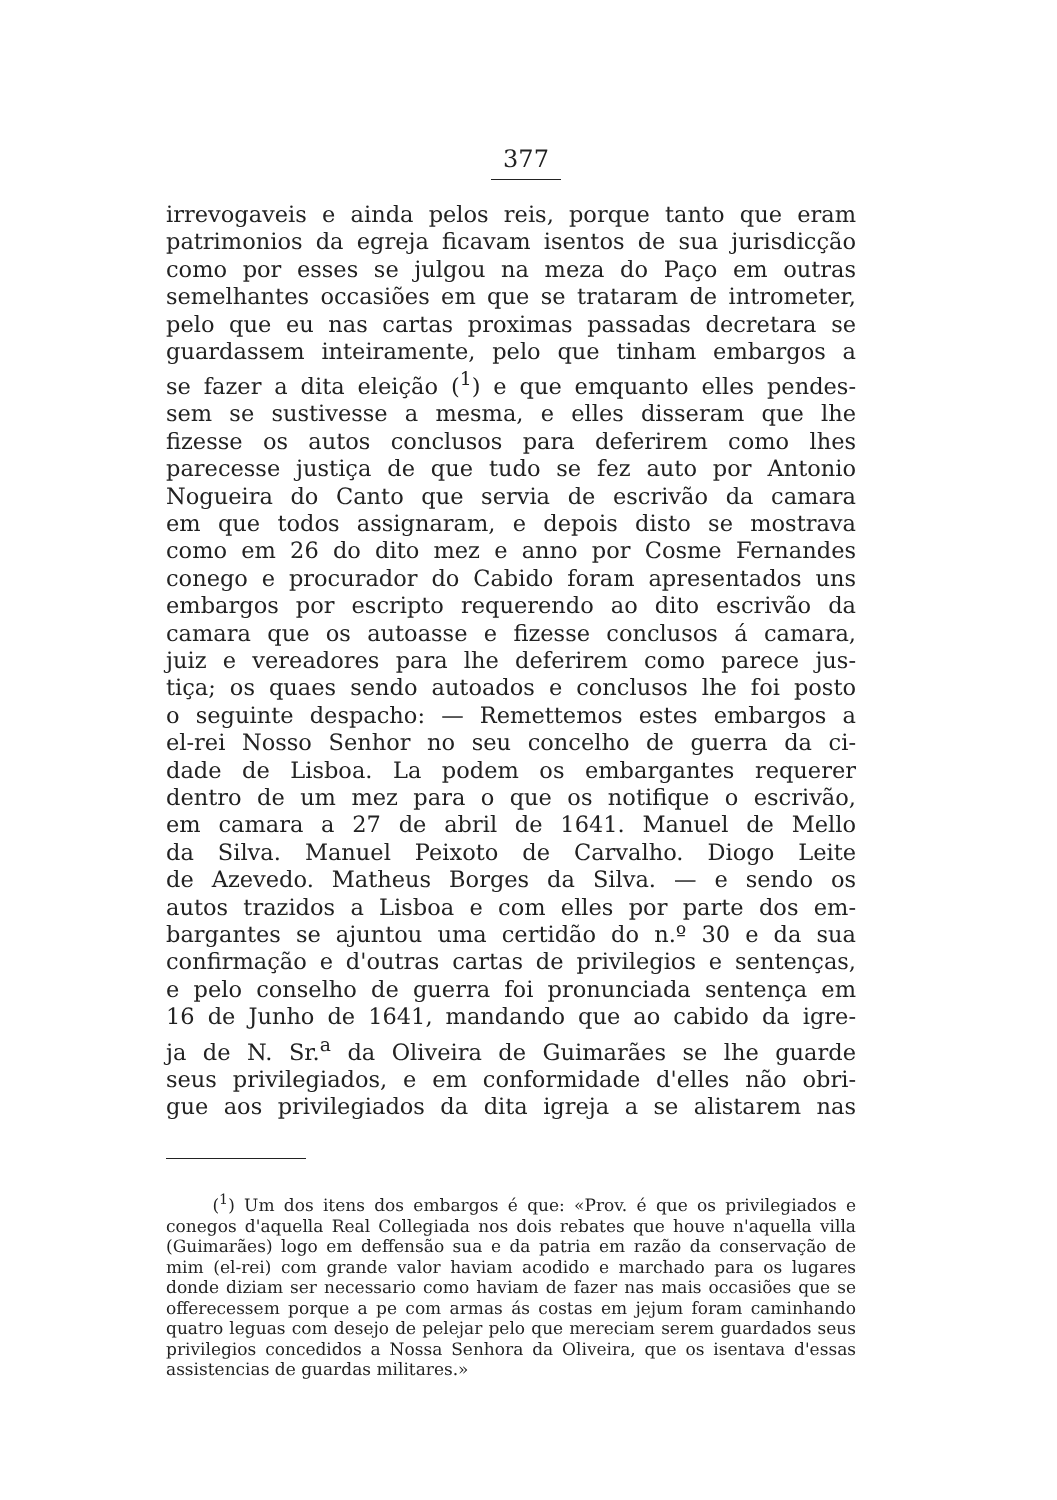377
irrevogaveis e ainda pelos reis, porque tanto que eram
patrimonios da egreja ficavam isentos de sua jurisdicção
como por esses se julgou na meza do Paço em outras
semelhantes occasiões em que se trataram de intrometer,
pelo que eu nas cartas proximas passadas decretara se
guardassem inteiramente, pelo que tinham embargos a
se fazer a dita eleição (<sup>1</sup>) e que emquanto elles pendes-
sem se sustivesse a mesma, e elles disseram que lhe
fizesse os autos conclusos para deferirem como lhes
parecesse justiça de que tudo se fez auto por Antonio
Nogueira do Canto que servia de escrivão da camara
em que todos assignaram, e depois disto se mostrava
como em 26 do dito mez e anno por Cosme Fernandes
conego e procurador do Cabido foram apresentados uns
embargos por escripto requerendo ao dito escrivão da
camara que os autoasse e fizesse conclusos á camara,
juiz e vereadores para lhe deferirem como parece jus-
tiça; os quaes sendo autoados e conclusos lhe foi posto
o seguinte despacho: — Remettemos estes embargos a
el-rei Nosso Senhor no seu concelho de guerra da ci-
dade de Lisboa. La podem os embargantes requerer
dentro de um mez para o que os notifique o escrivão,
em camara a 27 de abril de 1641. Manuel de Mello
da Silva. Manuel Peixoto de Carvalho. Diogo Leite
de Azevedo. Matheus Borges da Silva. — e sendo os
autos trazidos a Lisboa e com elles por parte dos em-
bargantes se ajuntou uma certidão do n.º 30 e da sua
confirmação e d'outras cartas de privilegios e sentenças,
e pelo conselho de guerra foi pronunciada sentença em
16 de Junho de 1641, mandando que ao cabido da igre-
ja de N. Sr.<sup>a</sup> da Oliveira de Guimarães se lhe guarde
seus privilegiados, e em conformidade d'elles não obri-
gue aos privilegiados da dita igreja a se alistarem nas
(<sup>1</sup>) Um dos itens dos embargos é que: «Prov. é que os privilegiados e conegos d'aquella Real Collegiada nos dois rebates que houve n'aquella villa (Guimarães) logo em deffensão sua e da patria em razão da conservação de mim (el-rei) com grande valor haviam acodido e marchado para os lugares donde diziam ser necessario como haviam de fazer nas mais occasiões que se offerecessem porque a pe com armas ás costas em jejum foram caminhando quatro leguas com desejo de pelejar pelo que mereciam serem guardados seus privilegios concedidos a Nossa Senhora da Oliveira, que os isentava d'essas assistencias de guardas militares.»